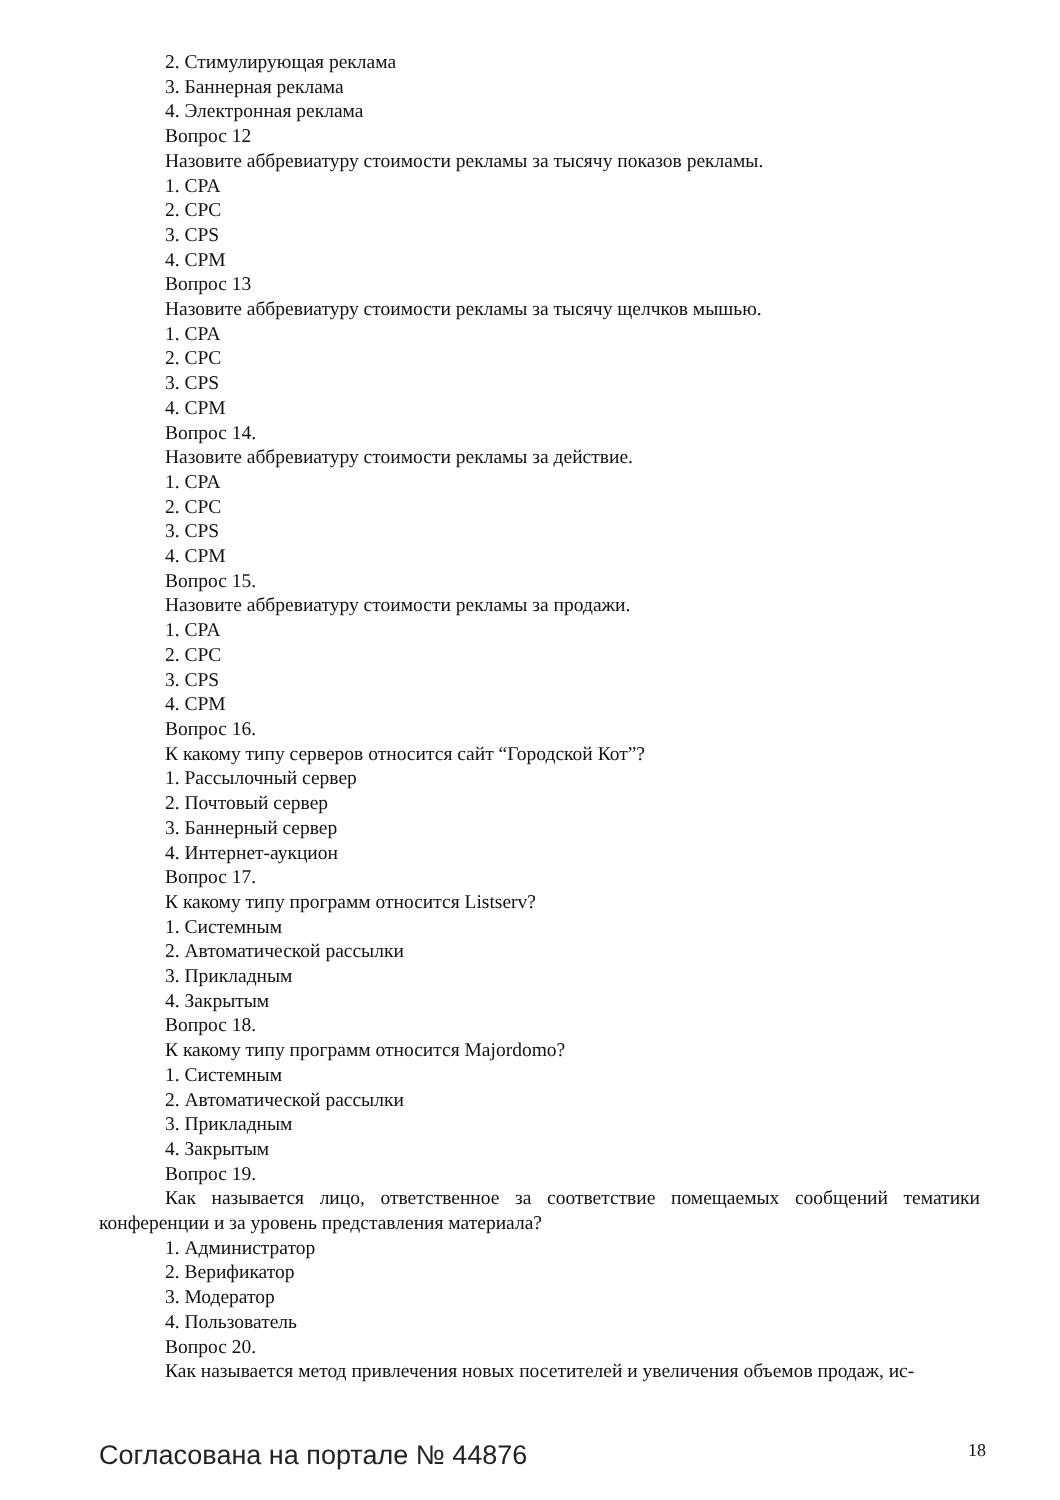2. Стимулирующая реклама
3. Баннерная реклама
4. Электронная реклама
Вопрос 12
Назовите аббревиатуру стоимости рекламы за тысячу показов рекламы.
1. CPA
2. CPC
3. CPS
4. CPM
Вопрос 13
Назовите аббревиатуру стоимости рекламы за тысячу щелчков мышью.
1. CPA
2. CPC
3. CPS
4. CPM
Вопрос 14.
Назовите аббревиатуру стоимости рекламы за действие.
1. CPA
2. CPC
3. CPS
4. CPM
Вопрос 15.
Назовите аббревиатуру стоимости рекламы за продажи.
1. CPA
2. CPC
3. CPS
4. CPM
Вопрос 16.
К какому типу серверов относится сайт “Городской Кот”?
1. Рассылочный сервер
2. Почтовый сервер
3. Баннерный сервер
4. Интернет-аукцион
Вопрос 17.
К какому типу программ относится Listserv?
1. Системным
2. Автоматической рассылки
3. Прикладным
4. Закрытым
Вопрос 18.
К какому типу программ относится Majordomo?
1. Системным
2. Автоматической рассылки
3. Прикладным
4. Закрытым
Вопрос 19.
Как называется лицо, ответственное за соответствие помещаемых сообщений тематики конференции и за уровень представления материала?
1. Администратор
2. Верификатор
3. Модератор
4. Пользователь
Вопрос 20.
Как называется метод привлечения новых посетителей и увеличения объемов продаж, ис-
Согласована на портале № 44876 18